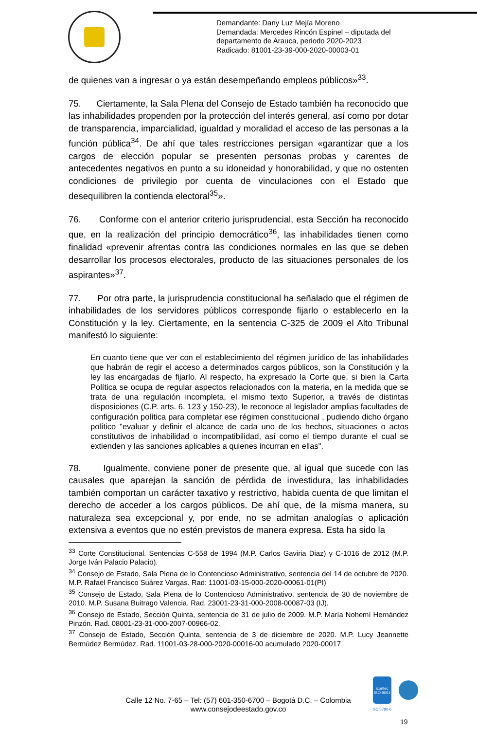Demandante: Dany Luz Mejía Moreno
Demandada: Mercedes Rincón Espinel – diputada del
departamento de Arauca, periodo 2020-2023
Radicado: 81001-23-39-000-2020-00003-01
de quienes van a ingresar o ya están desempeñando empleos públicos»<sup>33</sup>.
75. Ciertamente, la Sala Plena del Consejo de Estado también ha reconocido que las inhabilidades propenden por la protección del interés general, así como por dotar de transparencia, imparcialidad, igualdad y moralidad el acceso de las personas a la función pública<sup>34</sup>. De ahí que tales restricciones persigan «garantizar que a los cargos de elección popular se presenten personas probas y carentes de antecedentes negativos en punto a su idoneidad y honorabilidad, y que no ostenten condiciones de privilegio por cuenta de vinculaciones con el Estado que desequilibren la contienda electoral<sup>35</sup>».
76. Conforme con el anterior criterio jurisprudencial, esta Sección ha reconocido que, en la realización del principio democrático<sup>36</sup>, las inhabilidades tienen como finalidad «prevenir afrentas contra las condiciones normales en las que se deben desarrollar los procesos electorales, producto de las situaciones personales de los aspirantes»<sup>37</sup>.
77. Por otra parte, la jurisprudencia constitucional ha señalado que el régimen de inhabilidades de los servidores públicos corresponde fijarlo o establecerlo en la Constitución y la ley. Ciertamente, en la sentencia C-325 de 2009 el Alto Tribunal manifestó lo siguiente:
En cuanto tiene que ver con el establecimiento del régimen jurídico de las inhabilidades que habrán de regir el acceso a determinados cargos públicos, son la Constitución y la ley las encargadas de fijarlo. Al respecto, ha expresado la Corte que, si bien la Carta Política se ocupa de regular aspectos relacionados con la materia, en la medida que se trata de una regulación incompleta, el mismo texto Superior, a través de distintas disposiciones (C.P. arts. 6, 123 y 150-23), le reconoce al legislador amplias facultades de configuración política para completar ese régimen constitucional , pudiendo dicho órgano político "evaluar y definir el alcance de cada uno de los hechos, situaciones o actos constitutivos de inhabilidad o incompatibilidad, así como el tiempo durante el cual se extienden y las sanciones aplicables a quienes incurran en ellas".
78. Igualmente, conviene poner de presente que, al igual que sucede con las causales que aparejan la sanción de pérdida de investidura, las inhabilidades también comportan un carácter taxativo y restrictivo, habida cuenta de que limitan el derecho de acceder a los cargos públicos. De ahí que, de la misma manera, su naturaleza sea excepcional y, por ende, no se admitan analogías o aplicación extensiva a eventos que no estén previstos de manera expresa. Esta ha sido la
<sup>33</sup> Corte Constitucional. Sentencias C-558 de 1994 (M.P. Carlos Gaviria Diaz) y C-1016 de 2012 (M.P. Jorge Iván Palacio Palacio).
<sup>34</sup> Consejo de Estado, Sala Plena de lo Contencioso Administrativo, sentencia del 14 de octubre de 2020. M.P. Rafael Francisco Suárez Vargas. Rad: 11001-03-15-000-2020-00061-01(PI)
<sup>35</sup> Consejo de Estado, Sala Plena de lo Contencioso Administrativo, sentencia de 30 de noviembre de 2010. M.P. Susana Buitrago Valencia. Rad. 23001-23-31-000-2008-00087-03 (IJ).
<sup>36</sup> Consejo de Estado, Sección Quinta, sentencia de 31 de julio de 2009. M.P. María Nohemí Hernández Pinzón. Rad. 08001-23-31-000-2007-00966-02.
<sup>37</sup> Consejo de Estado, Sección Quinta, sentencia de 3 de diciembre de 2020. M.P. Lucy Jeannette Bermúdez Bermúdez. Rad. 11001-03-28-000-2020-00016-00 acumulado 2020-00017
Calle 12 No. 7-65 – Tel: (57) 601-350-6700 – Bogotá D.C. – Colombia
www.consejodeestado.gov.co
icontec
ISO 9001
SC 5780-6
19